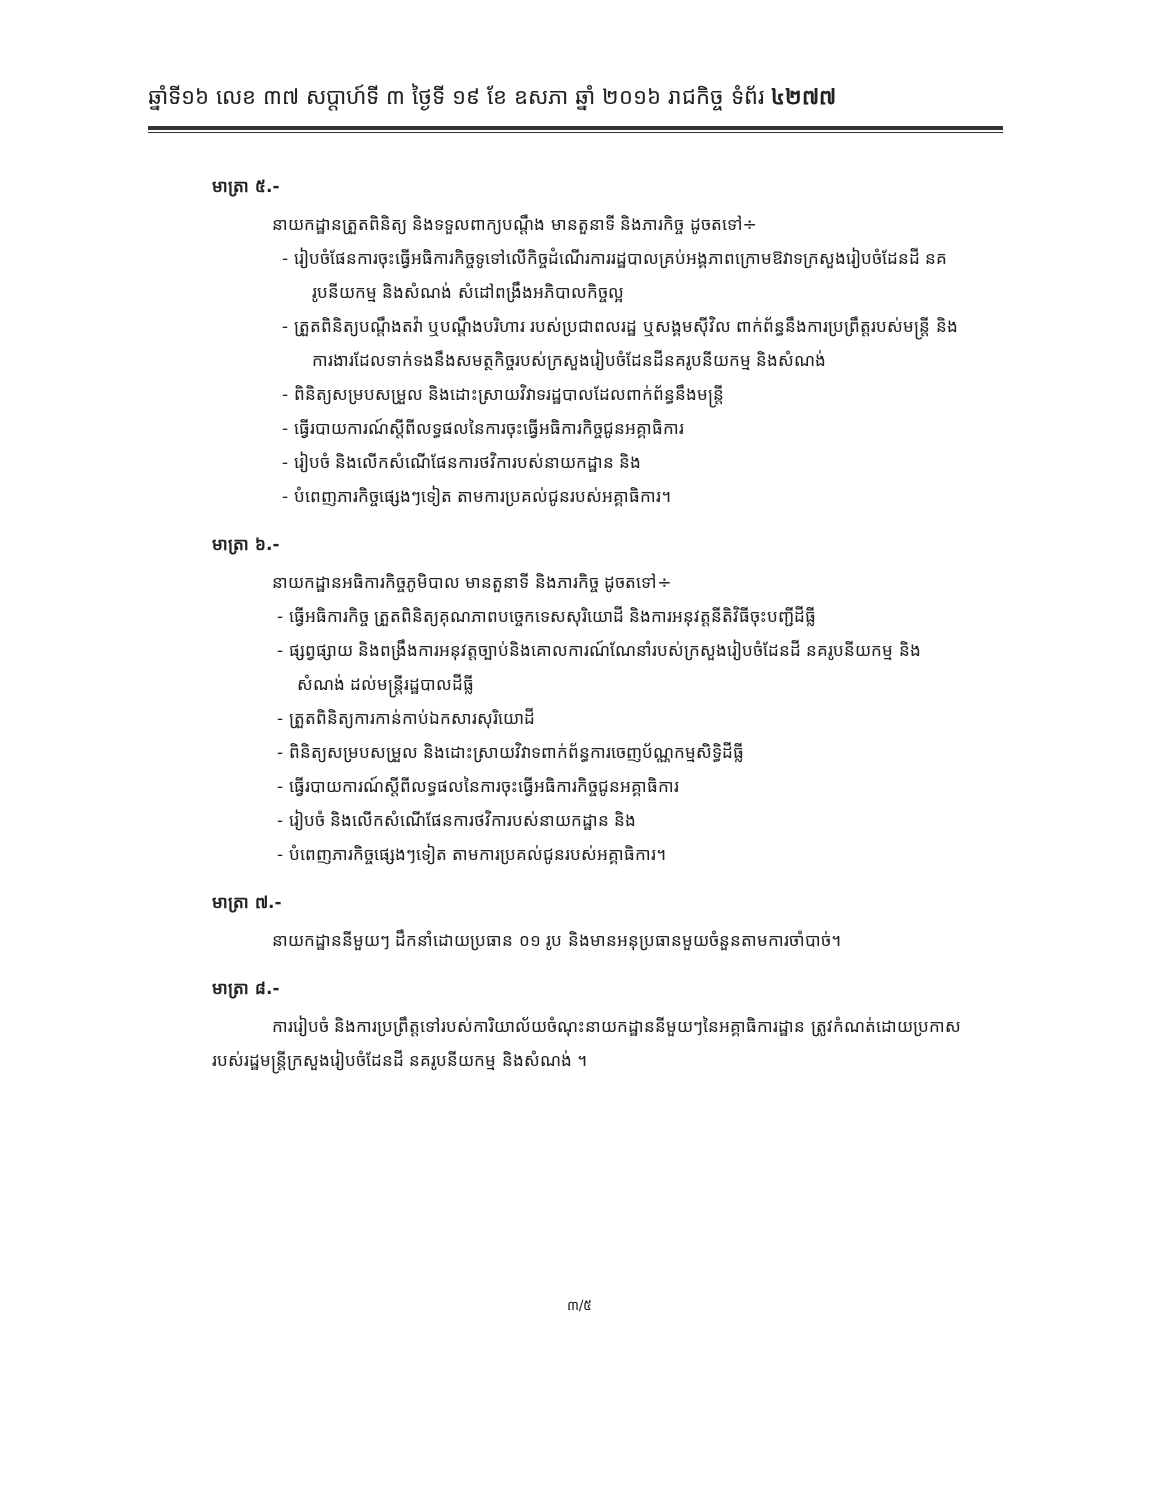ឆ្នាំទី១៦ លេខ ៣៧ សប្តាហ៍ទី ៣ ថ្ងៃទី ១៩ ខែ ឧសភា ឆ្នាំ ២០១៦ រាជកិច្ច ទំព័រ ៤២៧៧
មាត្រា ៥.-
នាយកដ្ឋានត្រួតពិនិត្យ និងទទួលពាក្យបណ្តឹង មានតួនាទី និងភារកិច្ច ដូចតទៅ÷
- រៀបចំផែនការចុះធ្វើអធិការកិច្ចទូទៅលើកិច្ចដំណើរការរដ្ឋបាលគ្រប់អង្គភាពក្រោមឱវាទក្រសួងរៀបចំដែនដី នគរូបនីយកម្ម និងសំណង់ សំដៅពង្រឹងអភិបាលកិច្ចល្អ
- ត្រួតពិនិត្យបណ្តឹងតវ៉ា ឬបណ្តឹងបរិហារ របស់ប្រជាពលរដ្ឋ ឬសង្គមស៊ីវិល ពាក់ព័ន្ធនឹងការប្រព្រឹត្តរបស់មន្ត្រី និងការងារដែលទាក់ទងនឹងសមត្ថកិច្ចរបស់ក្រសួងរៀបចំដែនដីនគរូបនីយកម្ម និងសំណង់
- ពិនិត្យសម្របសម្រួល និងដោះស្រាយវិវាទរដ្ឋបាលដែលពាក់ព័ន្ធនឹងមន្ត្រី
- ធ្វើរបាយការណ៍ស្តីពីលទ្ធផលនៃការចុះធ្វើអធិការកិច្ចជូនអគ្គាធិការ
- រៀបចំ និងលើកសំណើផែនការថវិការបស់នាយកដ្ឋាន និង
- បំពេញភារកិច្ចផ្សេងៗទៀត តាមការប្រគល់ជូនរបស់អគ្គាធិការ។
មាត្រា ៦.-
នាយកដ្ឋានអធិការកិច្ចភូមិបាល មានតួនាទី និងភារកិច្ច ដូចតទៅ÷
- ធ្វើអធិការកិច្ច ត្រួតពិនិត្យគុណភាពបច្ចេកទេសសុរិយោដី និងការអនុវត្តនីតិវិធីចុះបញ្ជីដីធ្លី
- ផ្សព្វផ្សាយ និងពង្រឹងការអនុវត្តច្បាប់និងគោលការណ៍ណែនាំរបស់ក្រសួងរៀបចំដែនដី នគរូបនីយកម្ម និងសំណង់ ដល់មន្ត្រីរដ្ឋបាលដីធ្លី
- ត្រួតពិនិត្យការកាន់កាប់ឯកសារសុរិយោដី
- ពិនិត្យសម្របសម្រួល និងដោះស្រាយវិវាទពាក់ព័ន្ធការចេញប័ណ្ណកម្មសិទ្ធិដីធ្លី
- ធ្វើរបាយការណ៍ស្តីពីលទ្ធផលនៃការចុះធ្វើអធិការកិច្ចជូនអគ្គាធិការ
- រៀបចំ និងលើកសំណើផែនការថវិការបស់នាយកដ្ឋាន និង
- បំពេញភារកិច្ចផ្សេងៗទៀត តាមការប្រគល់ជូនរបស់អគ្គាធិការ។
មាត្រា ៧.-
នាយកដ្ឋាននីមួយៗ ដឹកនាំដោយប្រធាន ០១ រូប និងមានអនុប្រធានមួយចំនួនតាមការចាំបាច់។
មាត្រា ៨.-
ការរៀបចំ និងការប្រព្រឹត្តទៅរបស់ការិយាល័យចំណុះនាយកដ្ឋាននីមួយៗនៃអគ្គាធិការដ្ឋាន ត្រូវកំណត់ដោយប្រកាសរបស់រដ្ឋមន្ត្រីក្រសួងរៀបចំដែនដី នគរូបនីយកម្ម និងសំណង់ ។
៣/៥